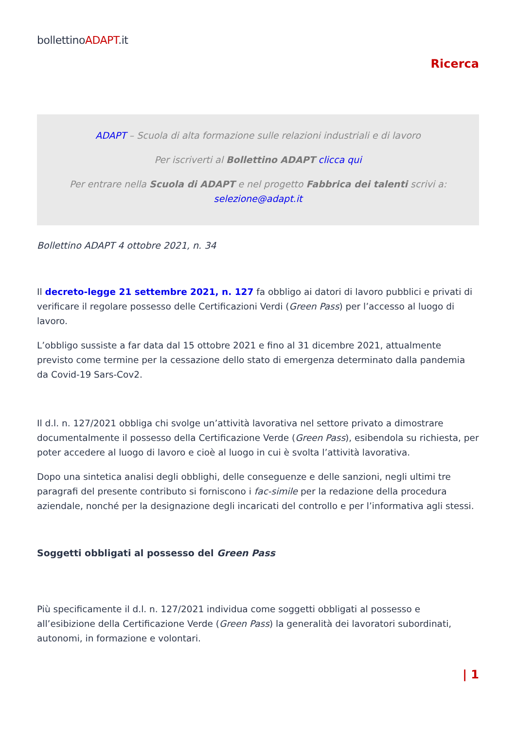bollettinoADAPT.it
Ricerca
ADAPT – Scuola di alta formazione sulle relazioni industriali e di lavoro
Per iscriverti al Bollettino ADAPT clicca qui
Per entrare nella Scuola di ADAPT e nel progetto Fabbrica dei talenti scrivi a:
selezione@adapt.it
Bollettino ADAPT 4 ottobre 2021, n. 34
Il decreto-legge 21 settembre 2021, n. 127 fa obbligo ai datori di lavoro pubblici e privati di verificare il regolare possesso delle Certificazioni Verdi (Green Pass) per l’accesso al luogo di lavoro.
L’obbligo sussiste a far data dal 15 ottobre 2021 e fino al 31 dicembre 2021, attualmente previsto come termine per la cessazione dello stato di emergenza determinato dalla pandemia da Covid-19 Sars-Cov2.
Il d.l. n. 127/2021 obbliga chi svolge un’attività lavorativa nel settore privato a dimostrare documentalmente il possesso della Certificazione Verde (Green Pass), esibendola su richiesta, per poter accedere al luogo di lavoro e cioè al luogo in cui è svolta l’attività lavorativa.
Dopo una sintetica analisi degli obblighi, delle conseguenze e delle sanzioni, negli ultimi tre paragrafi del presente contributo si forniscono i fac-simile per la redazione della procedura aziendale, nonché per la designazione degli incaricati del controllo e per l’informativa agli stessi.
Soggetti obbligati al possesso del Green Pass
Più specificamente il d.l. n. 127/2021 individua come soggetti obbligati al possesso e all’esibizione della Certificazione Verde (Green Pass) la generalità dei lavoratori subordinati, autonomi, in formazione e volontari.
| 1